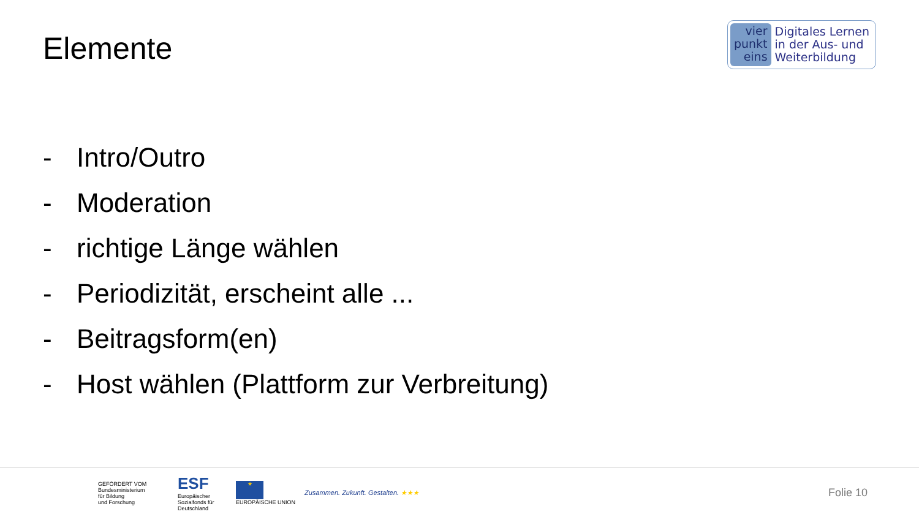Elemente
vier
punkt
eins
Digitales Lernen
in der Aus- und
Weiterbildung
- Intro/Outro
- Moderation
- richtige Länge wählen
- Periodizität, erscheint alle ...
- Beitragsform(en)
- Host wählen (Plattform zur Verbreitung)
GEFÖRDERT VOM
Bundesministerium
für Bildung
und Forschung
ESF
Europäischer Sozialfonds für Deutschland
★
EUROPÄISCHE UNION
Zusammen. Zukunft. Gestalten. ★★★
Folie 10